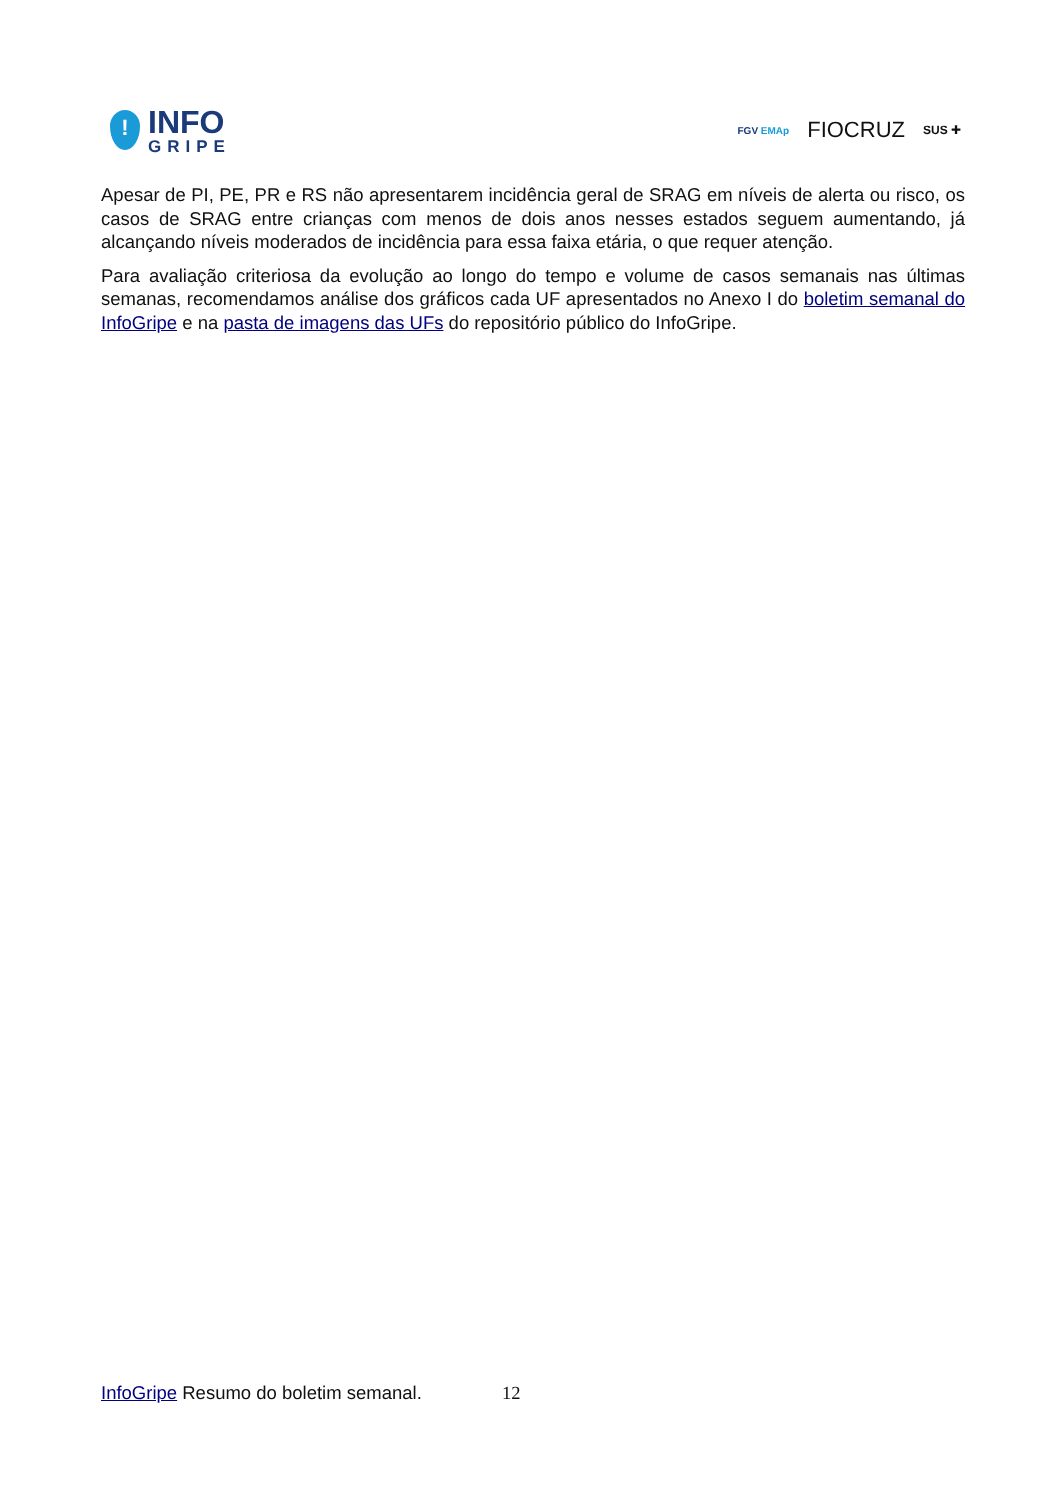!
INFO
GRIPE
FGV EMAp
FIOCRUZ
SUS ✚
Apesar de PI, PE, PR e RS não apresentarem incidência geral de SRAG em níveis de alerta ou risco, os casos de SRAG entre crianças com menos de dois anos nesses estados seguem aumentando, já alcançando níveis moderados de incidência para essa faixa etária, o que requer atenção.
Para avaliação criteriosa da evolução ao longo do tempo e volume de casos semanais nas últimas semanas, recomendamos análise dos gráficos cada UF apresentados no Anexo I do boletim semanal do InfoGripe e na pasta de imagens das UFs do repositório público do InfoGripe.
InfoGripe Resumo do boletim semanal. 12